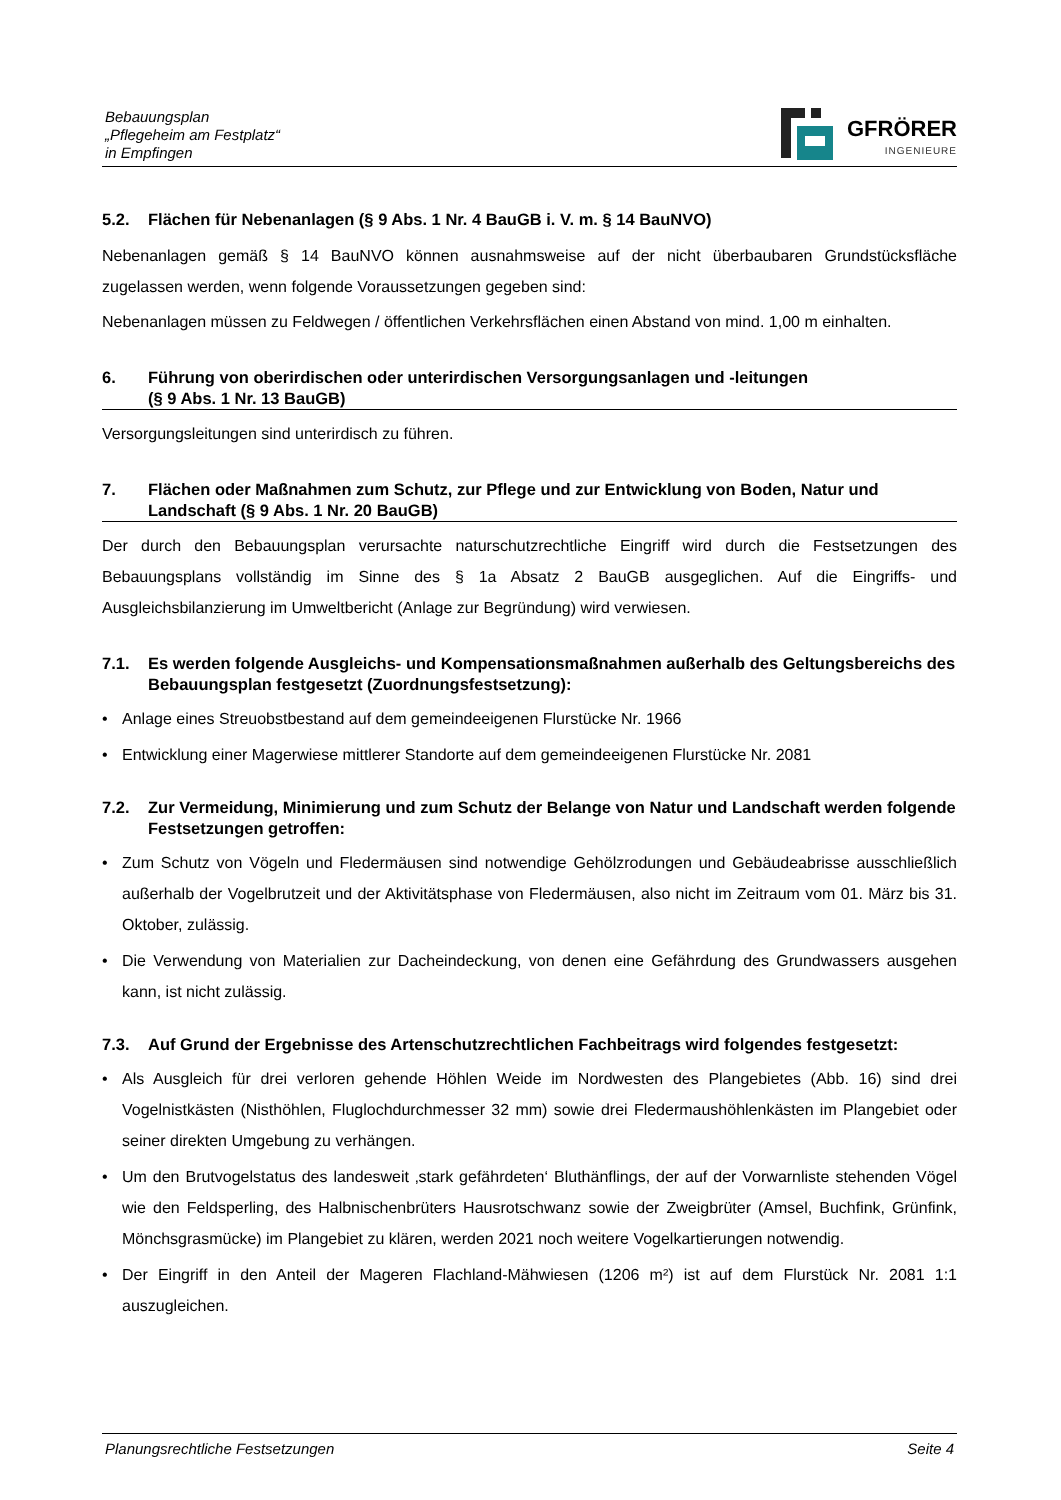Bebauungsplan
„Pflegeheim am Festplatz“
in Empfingen
GFRÖRER
INGENIEURE
5.2. Flächen für Nebenanlagen (§ 9 Abs. 1 Nr. 4 BauGB i. V. m. § 14 BauNVO)
Nebenanlagen gemäß § 14 BauNVO können ausnahmsweise auf der nicht überbaubaren Grundstücksfläche zugelassen werden, wenn folgende Voraussetzungen gegeben sind:
Nebenanlagen müssen zu Feldwegen / öffentlichen Verkehrsflächen einen Abstand von mind. 1,00 m einhalten.
6. Führung von oberirdischen oder unterirdischen Versorgungsanlagen und -leitungen
(§ 9 Abs. 1 Nr. 13 BauGB)
Versorgungsleitungen sind unterirdisch zu führen.
7. Flächen oder Maßnahmen zum Schutz, zur Pflege und zur Entwicklung von Boden, Natur und Landschaft (§ 9 Abs. 1 Nr. 20 BauGB)
Der durch den Bebauungsplan verursachte naturschutzrechtliche Eingriff wird durch die Festsetzungen des Bebauungsplans vollständig im Sinne des § 1a Absatz 2 BauGB ausgeglichen. Auf die Eingriffs- und Ausgleichsbilanzierung im Umweltbericht (Anlage zur Begründung) wird verwiesen.
7.1. Es werden folgende Ausgleichs- und Kompensationsmaßnahmen außerhalb des Geltungsbereichs des Bebauungsplan festgesetzt (Zuordnungsfestsetzung):
• Anlage eines Streuobstbestand auf dem gemeindeeigenen Flurstücke Nr. 1966
• Entwicklung einer Magerwiese mittlerer Standorte auf dem gemeindeeigenen Flurstücke Nr. 2081
7.2. Zur Vermeidung, Minimierung und zum Schutz der Belange von Natur und Landschaft werden folgende Festsetzungen getroffen:
• Zum Schutz von Vögeln und Fledermäusen sind notwendige Gehölzrodungen und Gebäudeabrisse ausschließlich außerhalb der Vogelbrutzeit und der Aktivitätsphase von Fledermäusen, also nicht im Zeitraum vom 01. März bis 31. Oktober, zulässig.
• Die Verwendung von Materialien zur Dacheindeckung, von denen eine Gefährdung des Grundwassers ausgehen kann, ist nicht zulässig.
7.3. Auf Grund der Ergebnisse des Artenschutzrechtlichen Fachbeitrags wird folgendes festgesetzt:
• Als Ausgleich für drei verloren gehende Höhlen Weide im Nordwesten des Plangebietes (Abb. 16) sind drei Vogelnistkästen (Nisthöhlen, Fluglochdurchmesser 32 mm) sowie drei Fledermaushöhlenkästen im Plangebiet oder seiner direkten Umgebung zu verhängen.
• Um den Brutvogelstatus des landesweit ‚stark gefährdeten‘ Bluthänflings, der auf der Vorwarnliste stehenden Vögel wie den Feldsperling, des Halbnischenbrüters Hausrotschwanz sowie der Zweigbrüter (Amsel, Buchfink, Grünfink, Mönchsgrasmücke) im Plangebiet zu klären, werden 2021 noch weitere Vogelkartierungen notwendig.
• Der Eingriff in den Anteil der Mageren Flachland-Mähwiesen (1206 m²) ist auf dem Flurstück Nr. 2081 1:1 auszugleichen.
Planungsrechtliche Festsetzungen Seite 4